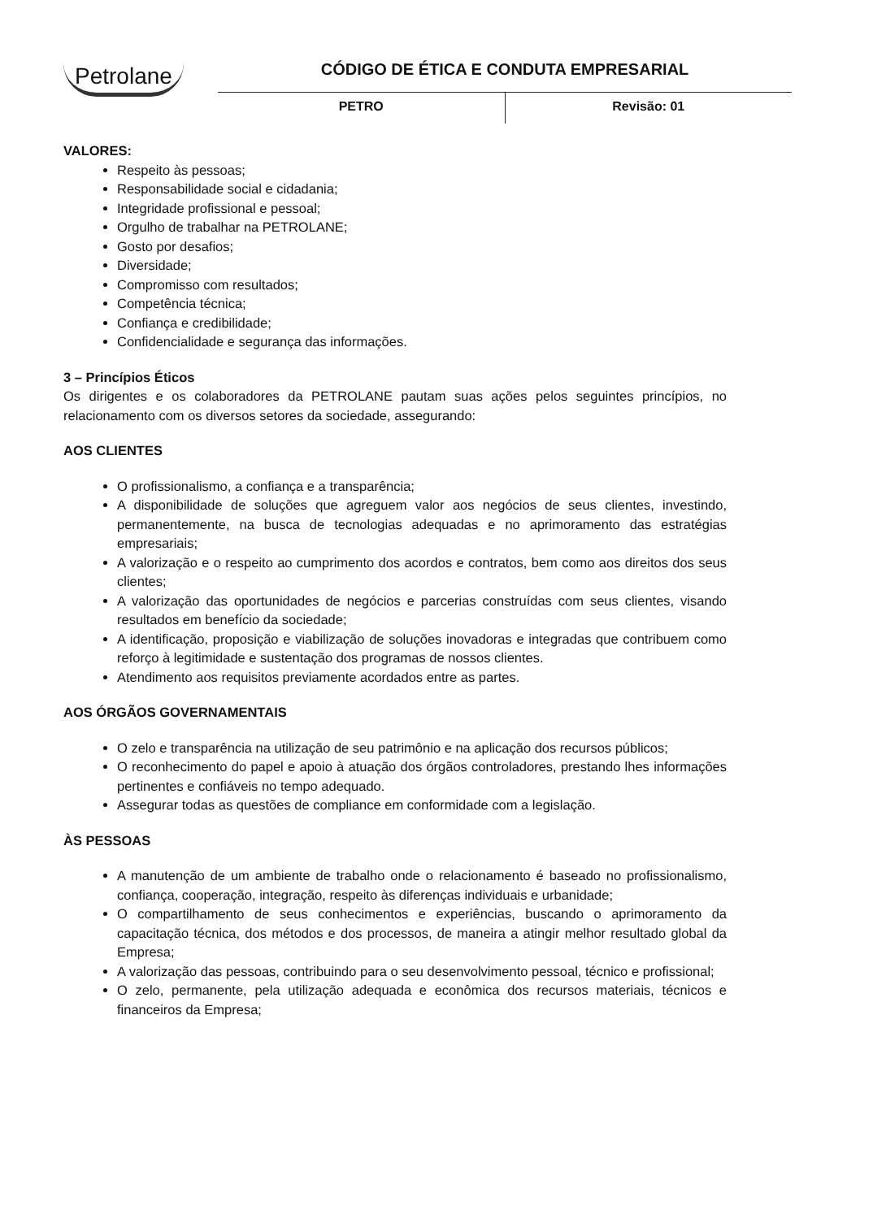Petrolane
CÓDIGO DE ÉTICA E CONDUTA EMPRESARIAL
PETRO Revisão: 01
VALORES:
Respeito às pessoas;
Responsabilidade social e cidadania;
Integridade profissional e pessoal;
Orgulho de trabalhar na PETROLANE;
Gosto por desafios;
Diversidade;
Compromisso com resultados;
Competência técnica;
Confiança e credibilidade;
Confidencialidade e segurança das informações.
3 – Princípios Éticos
Os dirigentes e os colaboradores da PETROLANE pautam suas ações pelos seguintes princípios, no relacionamento com os diversos setores da sociedade, assegurando:
AOS CLIENTES
O profissionalismo, a confiança e a transparência;
A disponibilidade de soluções que agreguem valor aos negócios de seus clientes, investindo, permanentemente, na busca de tecnologias adequadas e no aprimoramento das estratégias empresariais;
A valorização e o respeito ao cumprimento dos acordos e contratos, bem como aos direitos dos seus clientes;
A valorização das oportunidades de negócios e parcerias construídas com seus clientes, visando resultados em benefício da sociedade;
A identificação, proposição e viabilização de soluções inovadoras e integradas que contribuem como reforço à legitimidade e sustentação dos programas de nossos clientes.
Atendimento aos requisitos previamente acordados entre as partes.
AOS ÓRGÃOS GOVERNAMENTAIS
O zelo e transparência na utilização de seu patrimônio e na aplicação dos recursos públicos;
O reconhecimento do papel e apoio à atuação dos órgãos controladores, prestando lhes informações pertinentes e confiáveis no tempo adequado.
Assegurar todas as questões de compliance em conformidade com a legislação.
ÀS PESSOAS
A manutenção de um ambiente de trabalho onde o relacionamento é baseado no profissionalismo, confiança, cooperação, integração, respeito às diferenças individuais e urbanidade;
O compartilhamento de seus conhecimentos e experiências, buscando o aprimoramento da capacitação técnica, dos métodos e dos processos, de maneira a atingir melhor resultado global da Empresa;
A valorização das pessoas, contribuindo para o seu desenvolvimento pessoal, técnico e profissional;
O zelo, permanente, pela utilização adequada e econômica dos recursos materiais, técnicos e financeiros da Empresa;